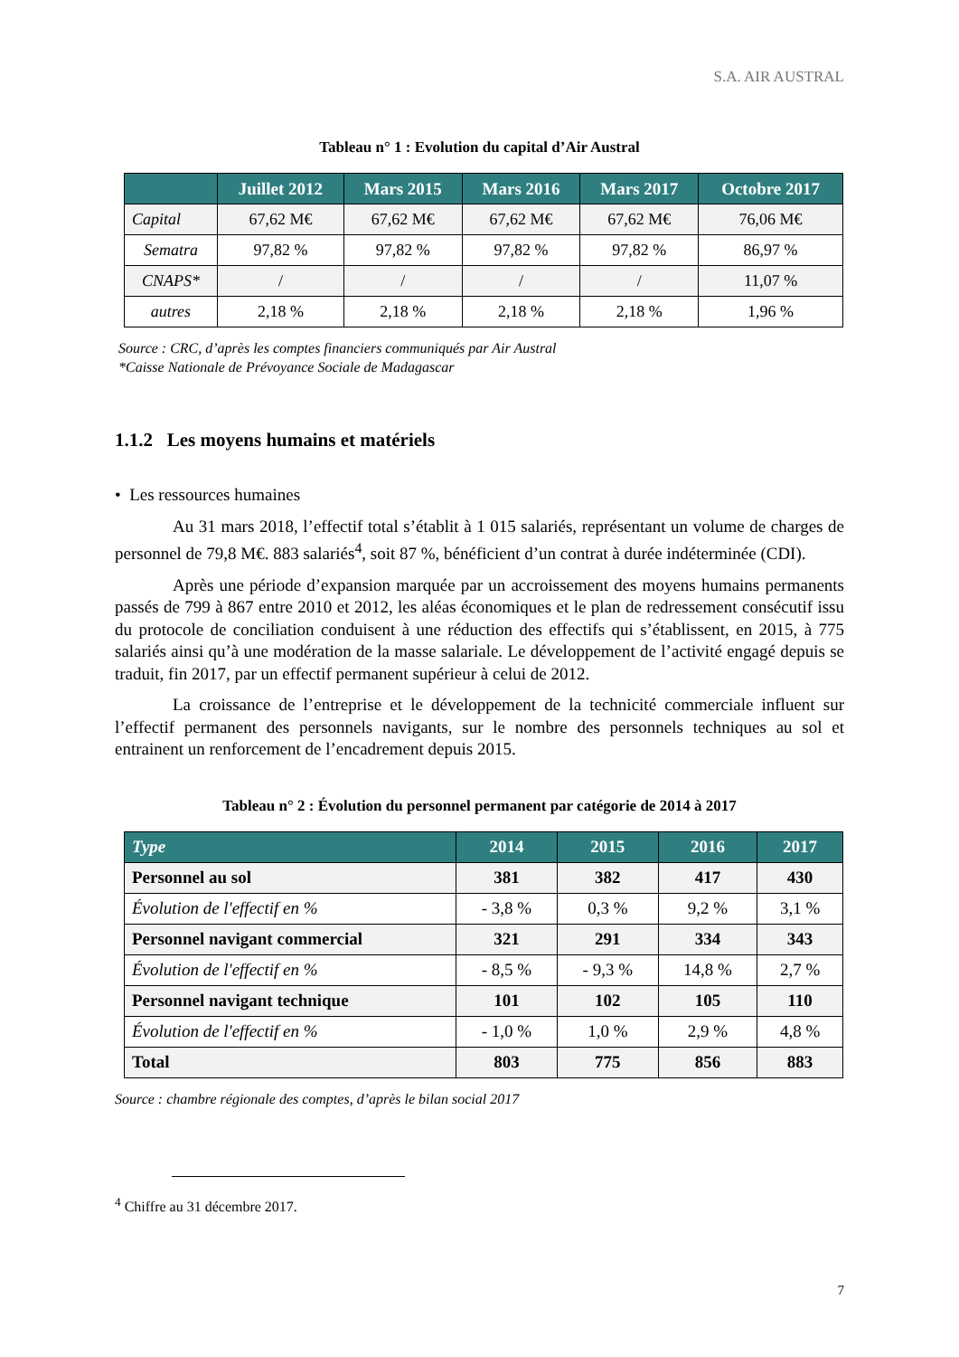S.A. AIR AUSTRAL
Tableau n° 1 : Evolution du capital d’Air Austral
| | Juillet 2012 | Mars 2015 | Mars 2016 | Mars 2017 | Octobre 2017 |
| --- | --- | --- | --- | --- | --- |
| Capital | 67,62 M€ | 67,62 M€ | 67,62 M€ | 67,62 M€ | 76,06 M€ |
| Sematra | 97,82 % | 97,82 % | 97,82 % | 97,82 % | 86,97 % |
| CNAPS* | / | / | / | / | 11,07 % |
| autres | 2,18 % | 2,18 % | 2,18 % | 2,18 % | 1,96 % |
Source : CRC, d’après les comptes financiers communiqués par Air Austral
*Caisse Nationale de Prévoyance Sociale de Madagascar
1.1.2 Les moyens humains et matériels
• Les ressources humaines
Au 31 mars 2018, l’effectif total s’établit à 1 015 salariés, représentant un volume de charges de personnel de 79,8 M€. 883 salariés<sup>4</sup>, soit 87 %, bénéficient d’un contrat à durée indéterminée (CDI).
Après une période d’expansion marquée par un accroissement des moyens humains permanents passés de 799 à 867 entre 2010 et 2012, les aléas économiques et le plan de redressement consécutif issu du protocole de conciliation conduisent à une réduction des effectifs qui s’établissent, en 2015, à 775 salariés ainsi qu’à une modération de la masse salariale. Le développement de l’activité engagé depuis se traduit, fin 2017, par un effectif permanent supérieur à celui de 2012.
La croissance de l’entreprise et le développement de la technicité commerciale influent sur l’effectif permanent des personnels navigants, sur le nombre des personnels techniques au sol et entrainent un renforcement de l’encadrement depuis 2015.
Tableau n° 2 : Évolution du personnel permanent par catégorie de 2014 à 2017
| Type | 2014 | 2015 | 2016 | 2017 |
| --- | --- | --- | --- | --- |
| Personnel au sol | 381 | 382 | 417 | 430 |
| Évolution de l'effectif en % | - 3,8 % | 0,3 % | 9,2 % | 3,1 % |
| Personnel navigant commercial | 321 | 291 | 334 | 343 |
| Évolution de l'effectif en % | - 8,5 % | - 9,3 % | 14,8 % | 2,7 % |
| Personnel navigant technique | 101 | 102 | 105 | 110 |
| Évolution de l'effectif en % | - 1,0 % | 1,0 % | 2,9 % | 4,8 % |
| Total | 803 | 775 | 856 | 883 |
Source : chambre régionale des comptes, d’après le bilan social 2017
<sup>4</sup> Chiffre au 31 décembre 2017.
7